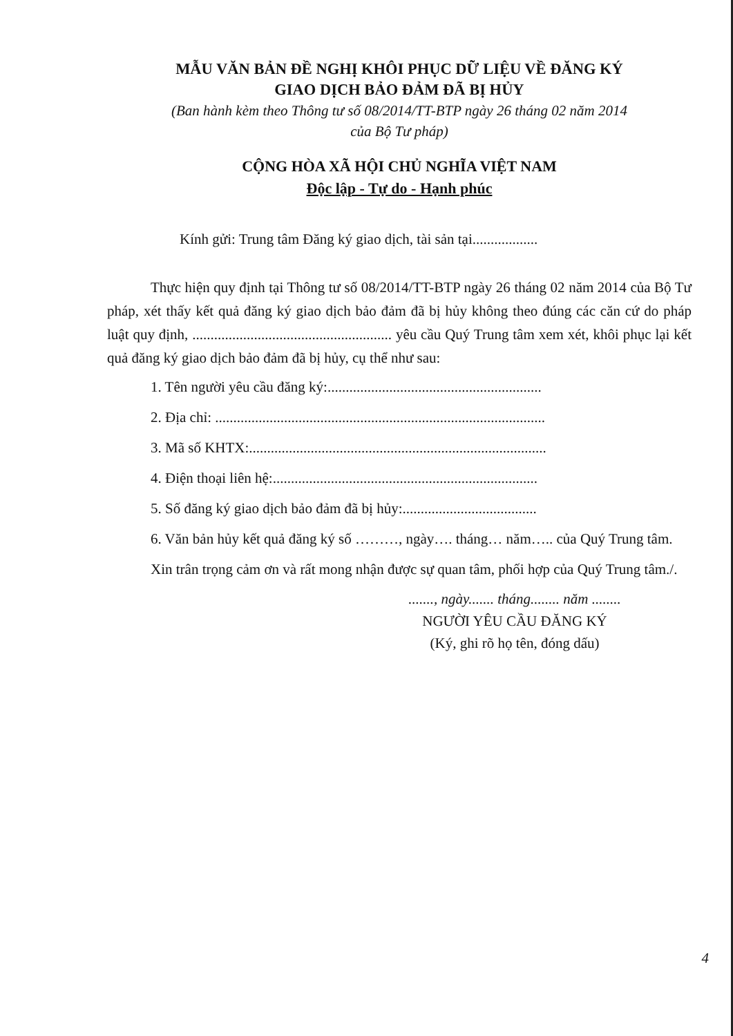MẪU VĂN BẢN ĐỀ NGHỊ KHÔI PHỤC DỮ LIỆU VỀ ĐĂNG KÝ
GIAO DỊCH BẢO ĐẢM ĐÃ BỊ HỦY
(Ban hành kèm theo Thông tư số 08/2014/TT-BTP ngày 26 tháng 02 năm 2014
của Bộ Tư pháp)
CỘNG HÒA XÃ HỘI CHỦ NGHĨA VIỆT NAM
Độc lập - Tự do - Hạnh phúc
Kính gửi: Trung tâm Đăng ký giao dịch, tài sản tại..................
Thực hiện quy định tại Thông tư số 08/2014/TT-BTP ngày 26 tháng 02 năm 2014 của Bộ Tư pháp, xét thấy kết quả đăng ký giao dịch bảo đảm đã bị hủy không theo đúng các căn cứ do pháp luật quy định, ....................................................... yêu cầu Quý Trung tâm xem xét, khôi phục lại kết quả đăng ký giao dịch bảo đảm đã bị hủy, cụ thể như sau:
1. Tên người yêu cầu đăng ký:...........................................................
2. Địa chỉ: ...........................................................................................
3. Mã số KHTX:..................................................................................
4. Điện thoại liên hệ:.........................................................................
5. Số đăng ký giao dịch bảo đảm đã bị hủy:.....................................
6. Văn bản hủy kết quả đăng ký số ………, ngày…. tháng… năm….. của Quý Trung tâm.
Xin trân trọng cảm ơn và rất mong nhận được sự quan tâm, phối hợp của Quý Trung tâm./.
......., ngày....... tháng........ năm ........
NGƯỜI YÊU CẦU ĐĂNG KÝ
(Ký, ghi rõ họ tên, đóng dấu)
4